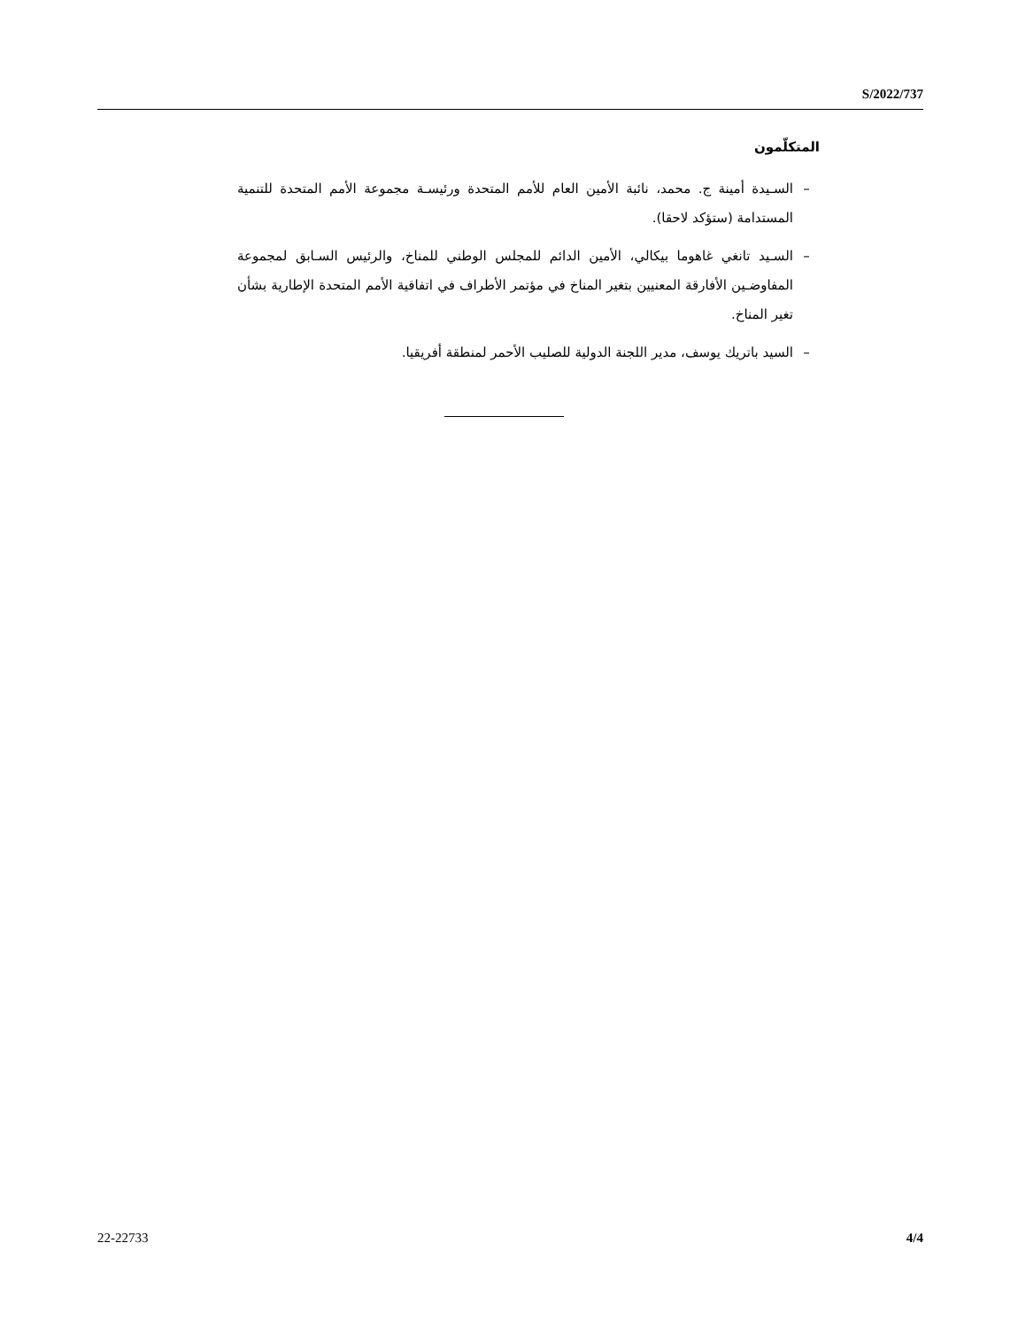S/2022/737
المتكلّمون
– السـيدة أمينة ج. محمد، نائبة الأمين العام للأمم المتحدة ورئيسـة مجموعة الأمم المتحدة للتنمية المستدامة (ستؤكد لاحقا).
– السـيد تانغي غاهوما بيكالي، الأمين الدائم للمجلس الوطني للمناخ، والرئيس السـابق لمجموعة المفاوضـين الأفارقة المعنيين بتغير المناخ في مؤتمر الأطراف في اتفاقية الأمم المتحدة الإطارية بشأن تغير المناخ.
– السيد باتريك يوسف، مدير اللجنة الدولية للصليب الأحمر لمنطقة أفريقيا.
22-22733 4/4